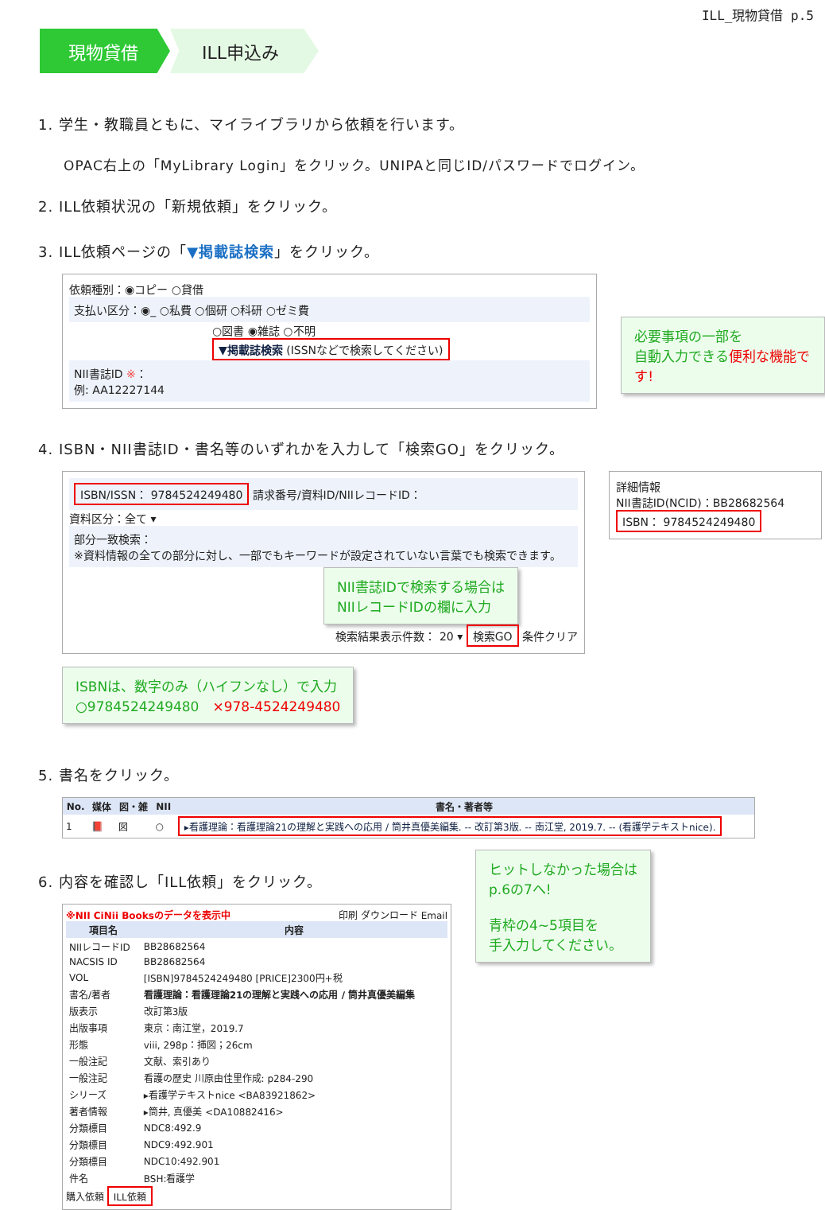ILL_現物貸借 p.5
現物貸借 ILL申込み
1. 学生・教職員ともに、マイライブラリから依頼を行います。
OPAC右上の「MyLibrary Login」をクリック。UNIPAと同じID/パスワードでログイン。
2. ILL依頼状況の「新規依頼」をクリック。
3. ILL依頼ページの「▼掲載誌検索」をクリック。
依頼種別：◉コピー ○貸借
支払い区分：◉_ ○私費 ○個研 ○科研 ○ゼミ費
○図書 ◉雑誌 ○不明
▼掲載誌検索 (ISSNなどで検索してください)
NII書誌ID ※：
例: AA12227144
必要事項の一部を
自動入力できる便利な機能です!
4. ISBN・NII書誌ID・書名等のいずれかを入力して「検索GO」をクリック。
ISBN/ISSN： 9784524249480 請求番号/資料ID/NIIレコードID：
資料区分：全て ▾
部分一致検索：
※資料情報の全ての部分に対し、一部でもキーワードが設定されていない言葉でも検索できます。
NII書誌IDで検索する場合は
NIIレコードIDの欄に入力
検索結果表示件数： 20 ▾ 検索GO 条件クリア
詳細情報
NII書誌ID(NCID)：BB28682564
ISBN： 9784524249480
ISBNは、数字のみ（ハイフンなし）で入力
○9784524249480　×978-4524249480
5. 書名をクリック。
| No. | 媒体 | 図・雑 | NII | 書名・著者等 |
| --- | --- | --- | --- | --- |
| 1 | 📕 | 図 | ○ | ▸看護理論：看護理論21の理解と実践への応用 / 筒井真優美編集. -- 改訂第3版. -- 南江堂, 2019.7. -- (看護学テキストnice). |
6. 内容を確認し「ILL依頼」をクリック。
※NII CiNii Booksのデータを表示中 印刷 ダウンロード Email
| 項目名 | 内容 |
| --- | --- |
| NIIレコードID | BB28682564 |
| NACSIS ID | BB28682564 |
| VOL | [ISBN]9784524249480 [PRICE]2300円+税 |
| 書名/著者 | 看護理論：看護理論21の理解と実践への応用 / 筒井真優美編集 |
| 版表示 | 改訂第3版 |
| 出版事項 | 東京：南江堂，2019.7 |
| 形態 | viii, 298p：挿図；26cm |
| 一般注記 | 文献、索引あり |
| 一般注記 | 看護の歴史 川原由佳里作成: p284-290 |
| シリーズ | ▸看護学テキストnice <BA83921862> |
| 著者情報 | ▸筒井, 真優美 <DA10882416> |
| 分類標目 | NDC8:492.9 |
| 分類標目 | NDC9:492.901 |
| 分類標目 | NDC10:492.901 |
| 件名 | BSH:看護学 |
購入依頼 ILL依頼
ヒットしなかった場合は
p.6の7へ!
青枠の4~5項目を
手入力してください。